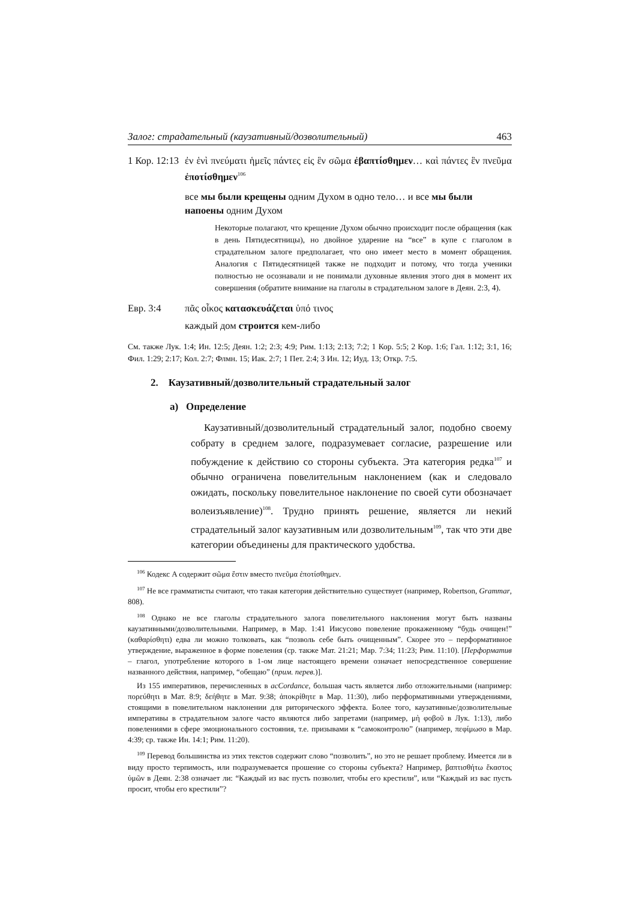Залог: страдательный (каузативный/дозволительный) 463
1 Кор. 12:13
ἐν ἑνὶ πνεύματι ἡμεῖς πάντες εἰς ἓν σῶμα ἐβαπτίσθημεν… καὶ πάντες ἓν πνεῦμα ἐποτίσθημεν<sup>106</sup>
все мы были крещены одним Духом в одно тело… и все мы были напоены одним Духом
Некоторые полагают, что крещение Духом обычно происходит после обращения (как в день Пятидесятницы), но двойное ударение на “все” в купе с глаголом в страдательном залоге предполагает, что оно имеет место в момент обращения. Аналогия с Пятидесятницей также не подходит и потому, что тогда ученики полностью не осознавали и не понимали духовные явления этого дня в момент их совершения (обратите внимание на глаголы в страдательном залоге в Деян. 2:3, 4).
Евр. 3:4 πᾶς οἶκος κατασκευάζεται ὑπό τινος
каждый дом строится кем-либо
См. также Лук. 1:4; Ин. 12:5; Деян. 1:2; 2:3; 4:9; Рим. 1:13; 2:13; 7:2; 1 Кор. 5:5; 2 Кор. 1:6; Гал. 1:12; 3:1, 16; Фил. 1:29; 2:17; Кол. 2:7; Флмн. 15; Иак. 2:7; 1 Пет. 2:4; 3 Ин. 12; Иуд. 13; Откр. 7:5.
2. Каузативный/дозволительный страдательный залог
а) Определение
Каузативный/дозволительный страдательный залог, подобно своему собрату в среднем залоге, подразумевает согласие, разрешение или побуждение к действию со стороны субъекта. Эта категория редка<sup>107</sup> и обычно ограничена повелительным наклонением (как и следовало ожидать, поскольку повелительное наклонение по своей сути обозначает волеизъявление)<sup>108</sup>. Трудно принять решение, является ли некий страдательный залог каузативным или дозволительным<sup>109</sup>, так что эти две категории объединены для практического удобства.
<sup>106</sup> Кодекс A содержит σῶμα ἔστιν вместо πνεῦμα ἐποτίσθημεν.
<sup>107</sup> Не все грамматисты считают, что такая категория действительно существует (например, Robertson, Grammar, 808).
<sup>108</sup> Однако не все глаголы страдательного залога повелительного наклонения могут быть названы каузативными/дозволительными. Например, в Мар. 1:41 Иисусово повеление прокаженному “будь очищен!” (καθαρίσθητι) едва ли можно толковать, как “позволь себе быть очищенным”. Скорее это – перформативное утверждение, выраженное в форме повеления (ср. также Мат. 21:21; Мар. 7:34; 11:23; Рим. 11:10). [Перформатив – глагол, употребление которого в 1-ом лице настоящего времени означает непосредственное совершение названного действия, например, “обещаю” (прим. перев.)].
Из 155 императивов, перечисленных в acCordance, большая часть является либо отложительными (например: πορεύθητι в Мат. 8:9; δεήθητε в Мат. 9:38; ἀποκρίθητε в Мар. 11:30), либо перформативными утверждениями, стоящими в повелительном наклонении для риторического эффекта. Более того, каузативные/дозволительные императивы в страдательном залоге часто являются либо запретами (например, μὴ φοβοῦ в Лук. 1:13), либо повелениями в сфере эмоционального состояния, т.е. призывами к “самоконтролю” (например, πεφίμωσο в Мар. 4:39; ср. также Ин. 14:1; Рим. 11:20).
<sup>109</sup> Перевод большинства из этих текстов содержит слово “позволить”, но это не решает проблему. Имеется ли в виду просто терпимость, или подразумевается прошение со стороны субъекта? Например, βαπτισθήτω ἕκαστος ὑμῶν в Деян. 2:38 означает ли: “Каждый из вас пусть позволит, чтобы его крестили”, или “Каждый из вас пусть просит, чтобы его крестили”?